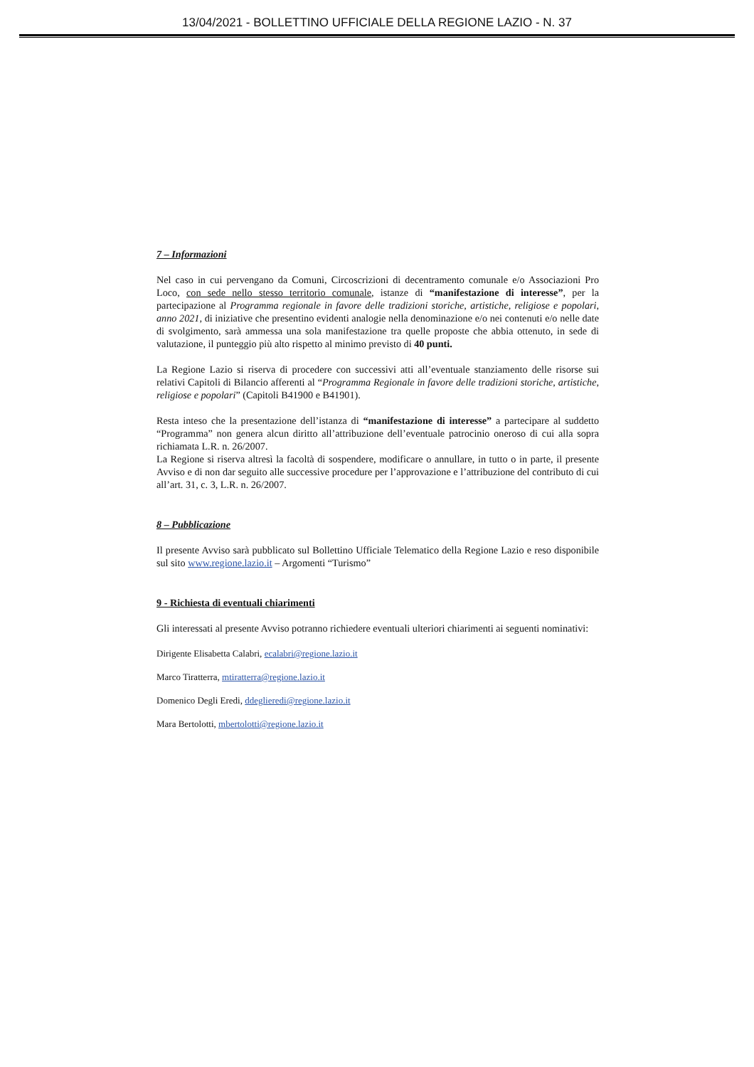13/04/2021 - BOLLETTINO UFFICIALE DELLA REGIONE LAZIO - N. 37
7 – Informazioni
Nel caso in cui pervengano da Comuni, Circoscrizioni di decentramento comunale e/o Associazioni Pro Loco, con sede nello stesso territorio comunale, istanze di “manifestazione di interesse”, per la partecipazione al Programma regionale in favore delle tradizioni storiche, artistiche, religiose e popolari, anno 2021, di iniziative che presentino evidenti analogie nella denominazione e/o nei contenuti e/o nelle date di svolgimento, sarà ammessa una sola manifestazione tra quelle proposte che abbia ottenuto, in sede di valutazione, il punteggio più alto rispetto al minimo previsto di 40 punti.
La Regione Lazio si riserva di procedere con successivi atti all’eventuale stanziamento delle risorse sui relativi Capitoli di Bilancio afferenti al “Programma Regionale in favore delle tradizioni storiche, artistiche, religiose e popolari” (Capitoli B41900 e B41901).
Resta inteso che la presentazione dell’istanza di “manifestazione di interesse” a partecipare al suddetto “Programma” non genera alcun diritto all’attribuzione dell’eventuale patrocinio oneroso di cui alla sopra richiamata L.R. n. 26/2007.
La Regione si riserva altresì la facoltà di sospendere, modificare o annullare, in tutto o in parte, il presente Avviso e di non dar seguito alle successive procedure per l’approvazione e l’attribuzione del contributo di cui all’art. 31, c. 3, L.R. n. 26/2007.
8 – Pubblicazione
Il presente Avviso sarà pubblicato sul Bollettino Ufficiale Telematico della Regione Lazio e reso disponibile sul sito www.regione.lazio.it – Argomenti “Turismo”
9 - Richiesta di eventuali chiarimenti
Gli interessati al presente Avviso potranno richiedere eventuali ulteriori chiarimenti ai seguenti nominativi:
Dirigente Elisabetta Calabri, ecalabri@regione.lazio.it
Marco Tiratterra, mtiratterra@regione.lazio.it
Domenico Degli Eredi, ddeglieredi@regione.lazio.it
Mara Bertolotti, mbertolotti@regione.lazio.it